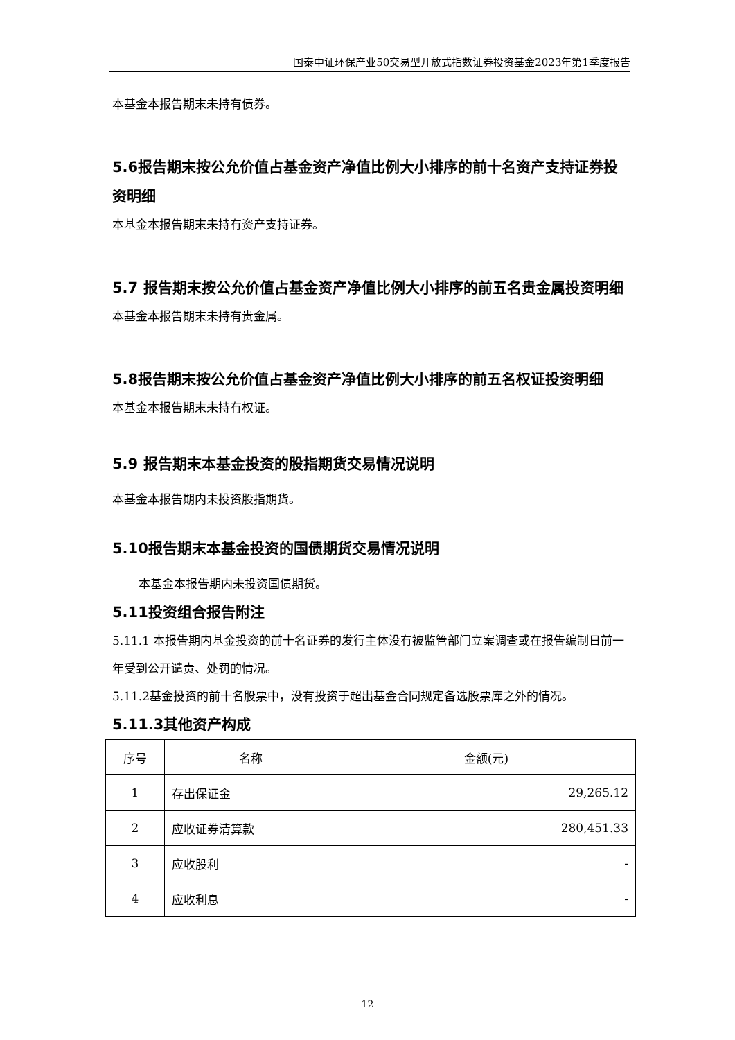国泰中证环保产业50交易型开放式指数证券投资基金2023年第1季度报告
本基金本报告期末未持有债券。
5.6报告期末按公允价值占基金资产净值比例大小排序的前十名资产支持证券投资明细
本基金本报告期末未持有资产支持证券。
5.7 报告期末按公允价值占基金资产净值比例大小排序的前五名贵金属投资明细
本基金本报告期末未持有贵金属。
5.8报告期末按公允价值占基金资产净值比例大小排序的前五名权证投资明细
本基金本报告期末未持有权证。
5.9 报告期末本基金投资的股指期货交易情况说明
本基金本报告期内未投资股指期货。
5.10报告期末本基金投资的国债期货交易情况说明
本基金本报告期内未投资国债期货。
5.11投资组合报告附注
5.11.1 本报告期内基金投资的前十名证券的发行主体没有被监管部门立案调查或在报告编制日前一年受到公开谴责、处罚的情况。
5.11.2基金投资的前十名股票中，没有投资于超出基金合同规定备选股票库之外的情况。
5.11.3其他资产构成
| 序号 | 名称 | 金额(元) |
| 1 | 存出保证金 | 29,265.12 |
| 2 | 应收证券清算款 | 280,451.33 |
| 3 | 应收股利 | - |
| 4 | 应收利息 | - |
12